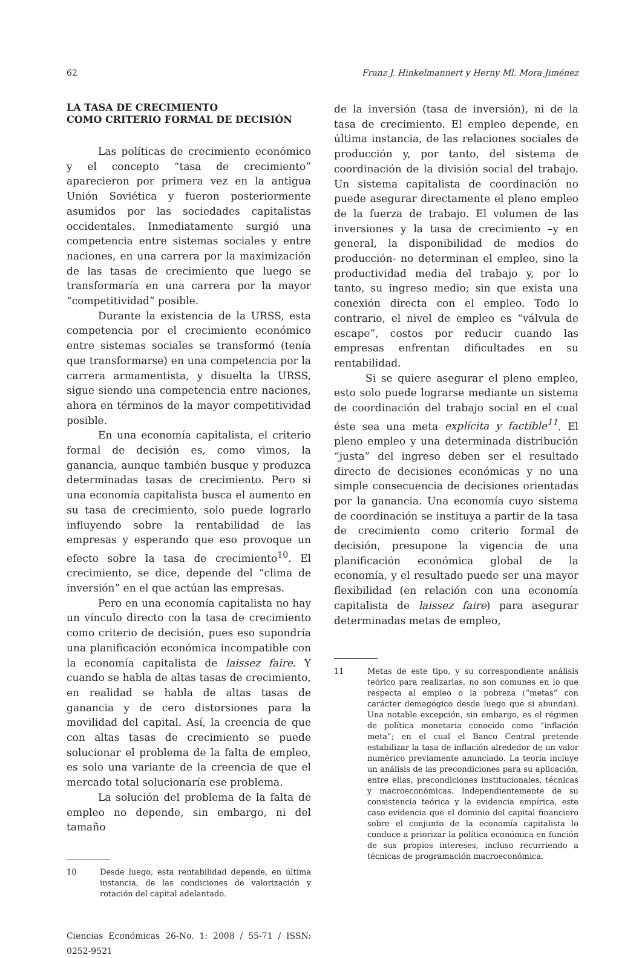62 Franz J. Hinkelmannert y Herny Ml. Mora Jiménez
LA TASA DE CRECIMIENTO
COMO CRITERIO FORMAL DE DECISIÓN
Las políticas de crecimiento económico y el concepto “tasa de crecimiento” aparecieron por primera vez en la antigua Unión Soviética y fueron posteriormente asumidos por las sociedades capitalistas occidentales. Inmediatamente surgió una competencia entre sistemas sociales y entre naciones, en una carrera por la maximización de las tasas de crecimiento que luego se transformaría en una carrera por la mayor “competitividad” posible.
Durante la existencia de la URSS, esta competencia por el crecimiento económico entre sistemas sociales se transformó (tenía que transformarse) en una competencia por la carrera armamentista, y disuelta la URSS, sigue siendo una competencia entre naciones, ahora en términos de la mayor competitividad posible.
En una economía capitalista, el criterio formal de decisión es, como vimos, la ganancia, aunque también busque y produzca determinadas tasas de crecimiento. Pero si una economía capitalista busca el aumento en su tasa de crecimiento, solo puede lograrlo influyendo sobre la rentabilidad de las empresas y esperando que eso provoque un efecto sobre la tasa de crecimiento<sup>10</sup>. El crecimiento, se dice, depende del “clima de inversión” en el que actúan las empresas.
Pero en una economía capitalista no hay un vínculo directo con la tasa de crecimiento como criterio de decisión, pues eso supondría una planificación económica incompatible con la economía capitalista de laissez faire. Y cuando se habla de altas tasas de crecimiento, en realidad se habla de altas tasas de ganancia y de cero distorsiones para la movilidad del capital. Así, la creencia de que con altas tasas de crecimiento se puede solucionar el problema de la falta de empleo, es solo una variante de la creencia de que el mercado total solucionaría ese problema.
La solución del problema de la falta de empleo no depende, sin embargo, ni del tamaño
10 Desde luego, esta rentabilidad depende, en última instancia, de las condiciones de valorización y rotación del capital adelantado.
Ciencias Económicas 26-No. 1: 2008 / 55-71 / ISSN: 0252-9521
de la inversión (tasa de inversión), ni de la tasa de crecimiento. El empleo depende, en última instancia, de las relaciones sociales de producción y, por tanto, del sistema de coordinación de la división social del trabajo. Un sistema capitalista de coordinación no puede asegurar directamente el pleno empleo de la fuerza de trabajo. El volumen de las inversiones y la tasa de crecimiento –y en general, la disponibilidad de medios de producción- no determinan el empleo, sino la productividad media del trabajo y, por lo tanto, su ingreso medio; sin que exista una conexión directa con el empleo. Todo lo contrario, el nivel de empleo es “válvula de escape”, costos por reducir cuando las empresas enfrentan dificultades en su rentabilidad.
Si se quiere asegurar el pleno empleo, esto solo puede lograrse mediante un sistema de coordinación del trabajo social en el cual éste sea una meta explícita y factible<sup>11</sup>. El pleno empleo y una determinada distribución “justa” del ingreso deben ser el resultado directo de decisiones económicas y no una simple consecuencia de decisiones orientadas por la ganancia. Una economía cuyo sistema de coordinación se instituya a partir de la tasa de crecimiento como criterio formal de decisión, presupone la vigencia de una planificación económica global de la economía, y el resultado puede ser una mayor flexibilidad (en relación con una economía capitalista de laissez faire) para asegurar determinadas metas de empleo,
11 Metas de este tipo, y su correspondiente análisis teórico para realizarlas, no son comunes en lo que respecta al empleo o la pobreza (“metas” con carácter demagógico desde luego que si abundan). Una notable excepción, sin embargo, es el régimen de política monetaria conocido como “inflación meta”; en el cual el Banco Central pretende estabilizar la tasa de inflación alrededor de un valor numérico previamente anunciado. La teoría incluye un análisis de las precondiciones para su aplicación, entre ellas, precondiciones institucionales, técnicas y macroeconómicas. Independientemente de su consistencia teórica y la evidencia empírica, este caso evidencia que el dominio del capital financiero sobre el conjunto de la economía capitalista lo conduce a priorizar la política económica en función de sus propios intereses, incluso recurriendo a técnicas de programación macroeconómica.